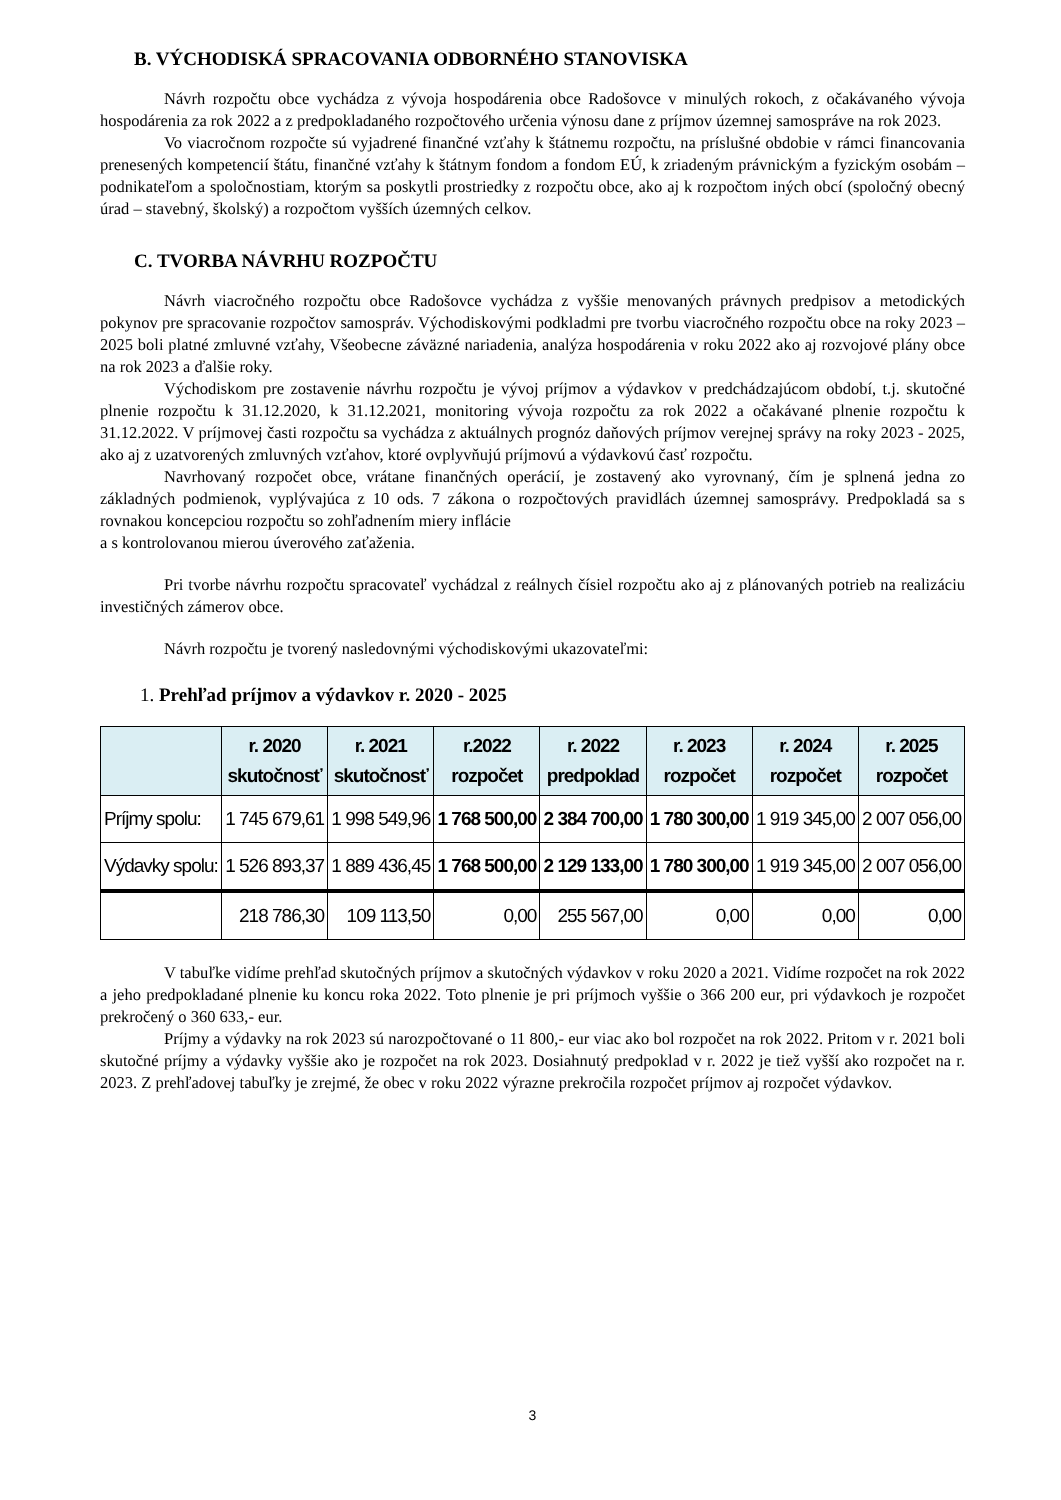B. VÝCHODISKÁ SPRACOVANIA ODBORNÉHO STANOVISKA
Návrh rozpočtu obce vychádza z vývoja hospodárenia obce Radošovce v minulých rokoch, z očakávaného vývoja hospodárenia za rok 2022 a z predpokladaného rozpočtového určenia výnosu dane z príjmov územnej samospráve na rok 2023.
Vo viacročnom rozpočte sú vyjadrené finančné vzťahy k štátnemu rozpočtu, na príslušné obdobie v rámci financovania prenesených kompetencií štátu, finančné vzťahy k štátnym fondom a fondom EÚ, k zriadeným právnickým a fyzickým osobám – podnikateľom a spoločnostiam, ktorým sa poskytli prostriedky z rozpočtu obce, ako aj k rozpočtom iných obcí (spoločný obecný úrad – stavebný, školský) a rozpočtom vyšších územných celkov.
C. TVORBA NÁVRHU ROZPOČTU
Návrh viacročného rozpočtu obce Radošovce vychádza z vyššie menovaných právnych predpisov a metodických pokynov pre spracovanie rozpočtov samospráv. Východiskovými podkladmi pre tvorbu viacročného rozpočtu obce na roky 2023 – 2025 boli platné zmluvné vzťahy, Všeobecne záväzné nariadenia, analýza hospodárenia v roku 2022 ako aj rozvojové plány obce na rok 2023 a ďalšie roky.
Východiskom pre zostavenie návrhu rozpočtu je vývoj príjmov a výdavkov v predchádzajúcom období, t.j. skutočné plnenie rozpočtu k 31.12.2020, k 31.12.2021, monitoring vývoja rozpočtu za rok 2022 a očakávané plnenie rozpočtu k 31.12.2022. V príjmovej časti rozpočtu sa vychádza z aktuálnych prognóz daňových príjmov verejnej správy na roky 2023 - 2025, ako aj z uzatvorených zmluvných vzťahov, ktoré ovplyvňujú príjmovú a výdavkovú časť rozpočtu.
Navrhovaný rozpočet obce, vrátane finančných operácií, je zostavený ako vyrovnaný, čím je splnená jedna zo základných podmienok, vyplývajúca z 10 ods. 7 zákona o rozpočtových pravidlách územnej samosprávy. Predpokladá sa s rovnakou koncepciou rozpočtu so zohľadnením miery inflácie
a s kontrolovanou mierou úverového zaťaženia.
Pri tvorbe návrhu rozpočtu spracovateľ vychádzal z reálnych čísiel rozpočtu ako aj z plánovaných potrieb na realizáciu investičných zámerov obce.
Návrh rozpočtu je tvorený nasledovnými východiskovými ukazovateľmi:
1. Prehľad príjmov a výdavkov r. 2020 - 2025
| | r. 2020 skutočnosť | r. 2021 skutočnosť | r.2022 rozpočet | r. 2022 predpoklad | r. 2023 rozpočet | r. 2024 rozpočet | r. 2025 rozpočet |
| --- | --- | --- | --- | --- | --- | --- | --- |
| Príjmy spolu: | 1 745 679,61 | 1 998 549,96 | 1 768 500,00 | 2 384 700,00 | 1 780 300,00 | 1 919 345,00 | 2 007 056,00 |
| Výdavky spolu: | 1 526 893,37 | 1 889 436,45 | 1 768 500,00 | 2 129 133,00 | 1 780 300,00 | 1 919 345,00 | 2 007 056,00 |
| | 218 786,30 | 109 113,50 | 0,00 | 255 567,00 | 0,00 | 0,00 | 0,00 |
V tabuľke vidíme prehľad skutočných príjmov a skutočných výdavkov v roku 2020 a 2021. Vidíme rozpočet na rok 2022 a jeho predpokladané plnenie ku koncu roka 2022. Toto plnenie je pri príjmoch vyššie o 366 200 eur, pri výdavkoch je rozpočet prekročený o 360 633,- eur.
Príjmy a výdavky na rok 2023 sú narozpočtované o 11 800,- eur viac ako bol rozpočet na rok 2022. Pritom v r. 2021 boli skutočné príjmy a výdavky vyššie ako je rozpočet na rok 2023. Dosiahnutý predpoklad v r. 2022 je tiež vyšší ako rozpočet na r. 2023. Z prehľadovej tabuľky je zrejmé, že obec v roku 2022 výrazne prekročila rozpočet príjmov aj rozpočet výdavkov.
3